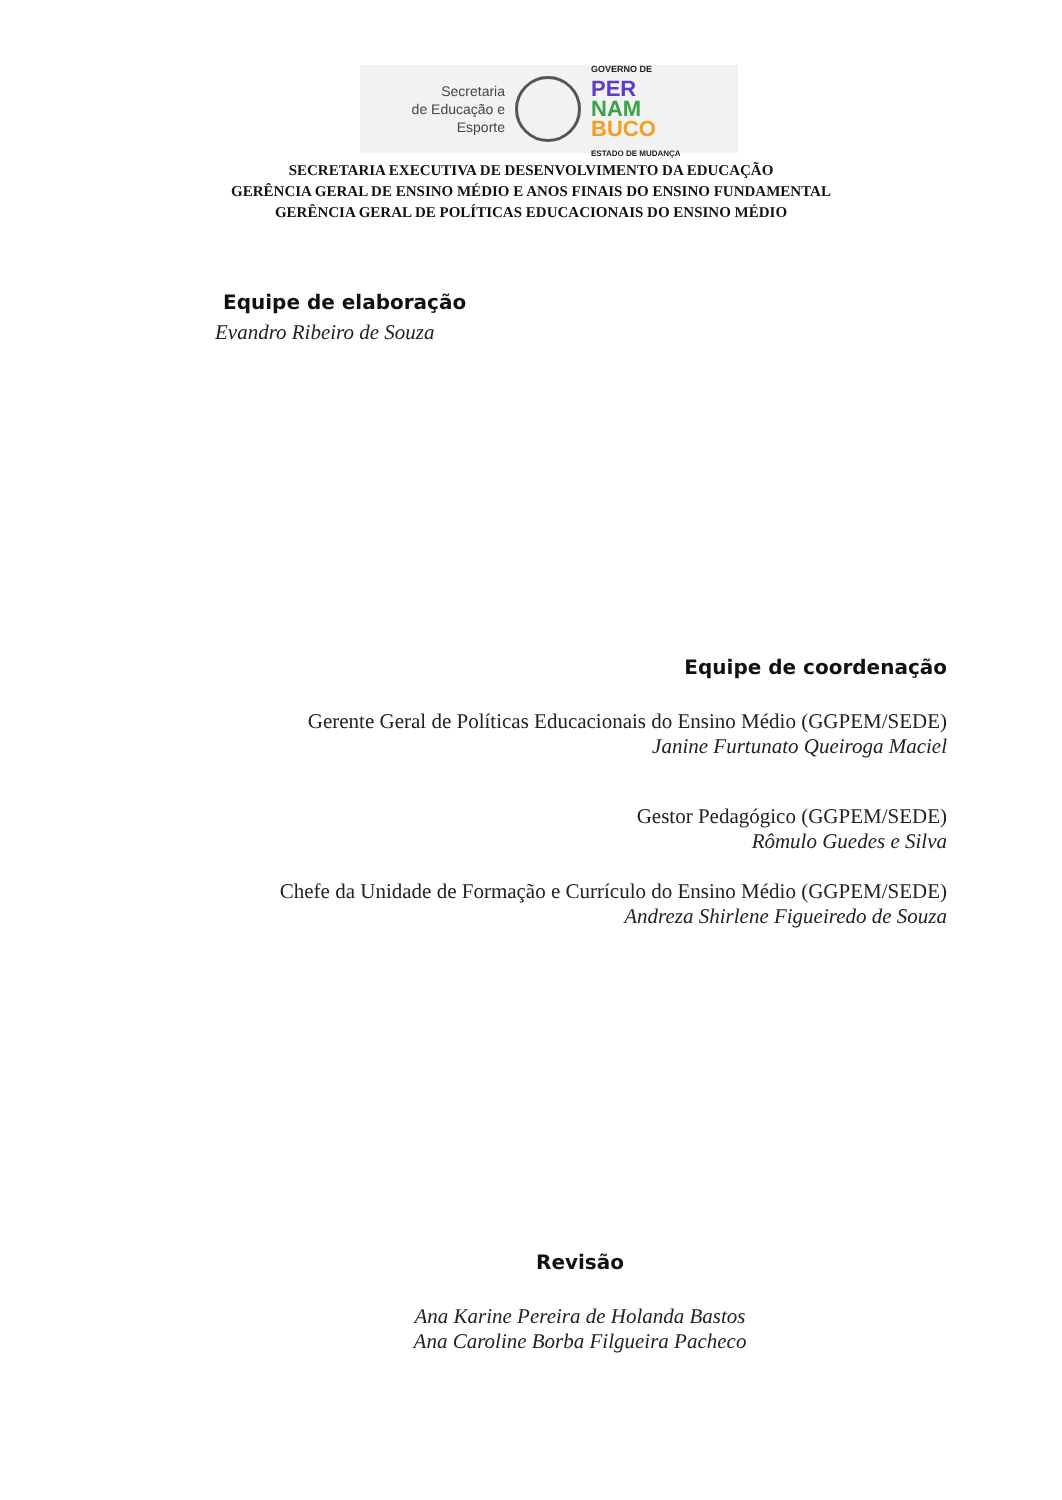Secretaria
de Educação e
Esporte
GOVERNO DE
PER
NAM
BUCO
ESTADO DE MUDANÇA
SECRETARIA EXECUTIVA DE DESENVOLVIMENTO DA EDUCAÇÃO
GERÊNCIA GERAL DE ENSINO MÉDIO E ANOS FINAIS DO ENSINO FUNDAMENTAL
GERÊNCIA GERAL DE POLÍTICAS EDUCACIONAIS DO ENSINO MÉDIO
Equipe de elaboração
Evandro Ribeiro de Souza
Equipe de coordenação
Gerente Geral de Políticas Educacionais do Ensino Médio (GGPEM/SEDE)
Janine Furtunato Queiroga Maciel
Gestor Pedagógico (GGPEM/SEDE)
Rômulo Guedes e Silva
Chefe da Unidade de Formação e Currículo do Ensino Médio (GGPEM/SEDE)
Andreza Shirlene Figueiredo de Souza
Revisão
Ana Karine Pereira de Holanda Bastos
Ana Caroline Borba Filgueira Pacheco